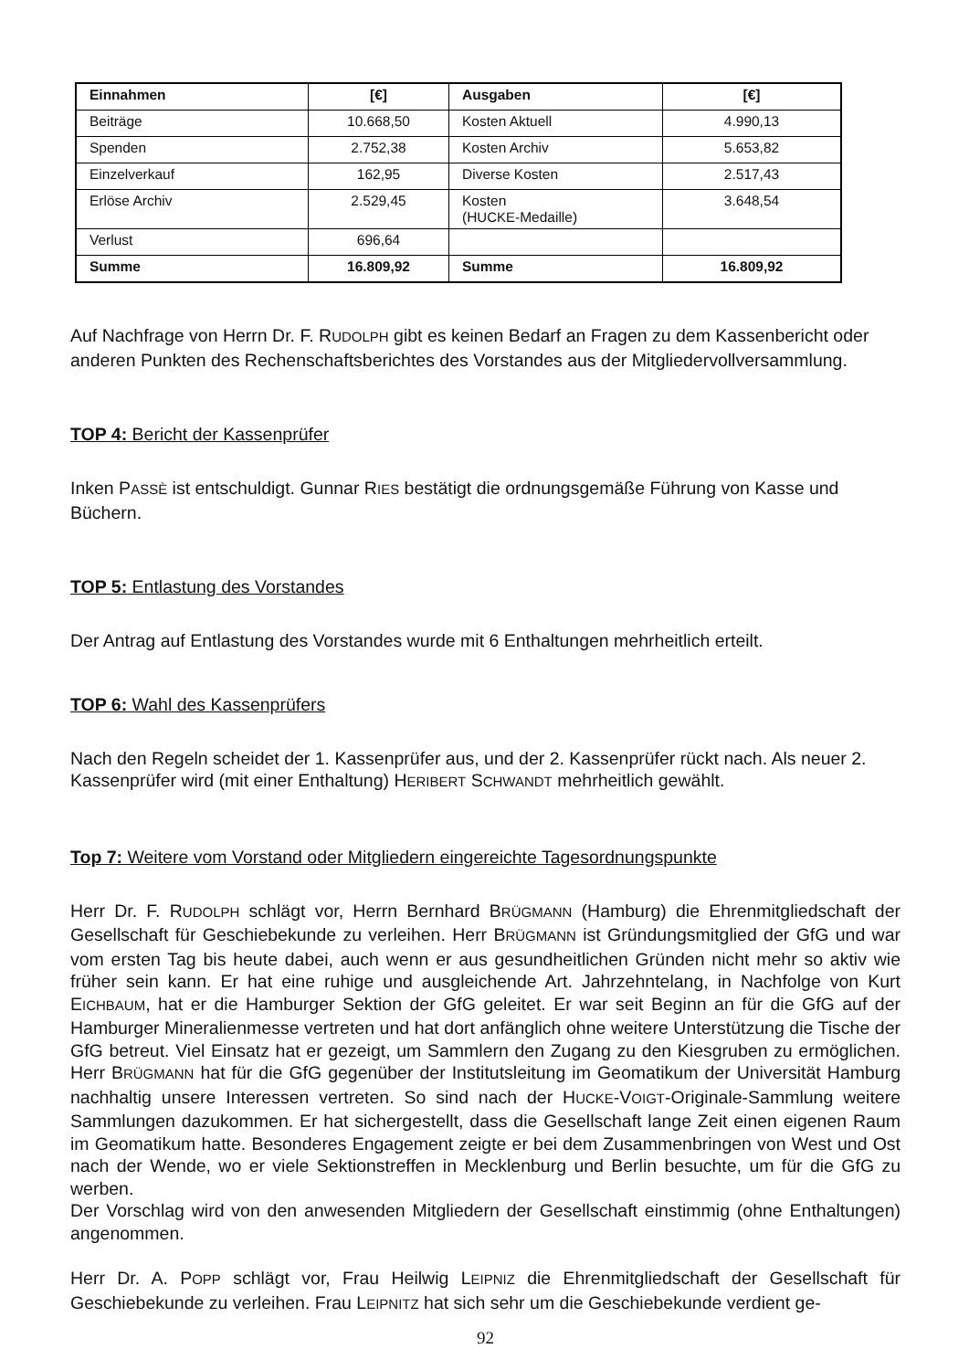| Einnahmen | [€] | Ausgaben | [€] |
| --- | --- | --- | --- |
| Beiträge | 10.668,50 | Kosten Aktuell | 4.990,13 |
| Spenden | 2.752,38 | Kosten Archiv | 5.653,82 |
| Einzelverkauf | 162,95 | Diverse Kosten | 2.517,43 |
| Erlöse Archiv | 2.529,45 | Kosten (H UCKE -Medaille) | 3.648,54 |
| Verlust | 696,64 | | |
| Summe | 16.809,92 | Summe | 16.809,92 |
Auf Nachfrage von Herrn Dr. F. RUDOLPH gibt es keinen Bedarf an Fragen zu dem Kassenbe­richt oder anderen Punkten des Rechenschaftsberichtes des Vorstandes aus der Mitgliedervoll­versammlung.
TOP 4: Bericht der Kassenprüfer
Inken PASSÈ ist entschuldigt. Gunnar RIES bestätigt die ordnungsgemäße Führung von Kasse und Büchern.
TOP 5: Entlastung des Vorstandes
Der Antrag auf Entlastung des Vorstandes wurde mit 6 Enthaltungen mehrheitlich erteilt.
TOP 6: Wahl des Kassenprüfers
Nach den Regeln scheidet der 1. Kassenprüfer aus, und der 2. Kassenprüfer rückt nach. Als neuer 2. Kassenprüfer wird (mit einer Enthaltung) HERIBERT SCHWANDT mehrheitlich gewählt.
Top 7: Weitere vom Vorstand oder Mitgliedern eingereichte Tagesordnungspunkte
Herr Dr. F. RUDOLPH schlägt vor, Herrn Bernhard BRÜGMANN (Hamburg) die Ehrenmitgliedschaft der Gesellschaft für Geschiebekunde zu verleihen. Herr BRÜGMANN ist Gründungsmitglied der GfG und war vom ersten Tag bis heute dabei, auch wenn er aus gesundheitlichen Gründen nicht mehr so aktiv wie früher sein kann. Er hat eine ruhige und ausgleichende Art. Jahrzehnte­lang, in Nachfolge von Kurt EICHBAUM, hat er die Hamburger Sektion der GfG geleitet. Er war seit Beginn an für die GfG auf der Hamburger Mineralienmesse vertreten und hat dort anfäng­lich ohne weitere Unterstützung die Tische der GfG betreut. Viel Einsatz hat er gezeigt, um Sammlern den Zugang zu den Kiesgruben zu ermöglichen. Herr BRÜGMANN hat für die GfG ge­genüber der Institutsleitung im Geomatikum der Universität Hamburg nachhaltig unsere Interes­sen vertreten. So sind nach der HUCKE-VOIGT-Originale-Sammlung weitere Sammlungen dazu­kommen. Er hat sichergestellt, dass die Gesellschaft lange Zeit einen eigenen Raum im Geo­matikum hatte. Besonderes Engagement zeigte er bei dem Zusammenbringen von West und Ost nach der Wende, wo er viele Sektionstreffen in Mecklenburg und Berlin besuchte, um für die GfG zu werben.
Der Vorschlag wird von den anwesenden Mitgliedern der Gesellschaft einstimmig (ohne Enthal­tungen) angenommen.
Herr Dr. A. POPP schlägt vor, Frau Heilwig LEIPNIZ die Ehrenmitgliedschaft der Gesellschaft für Geschiebekunde zu verleihen. Frau LEIPNITZ hat sich sehr um die Geschiebekunde verdient ge-
92